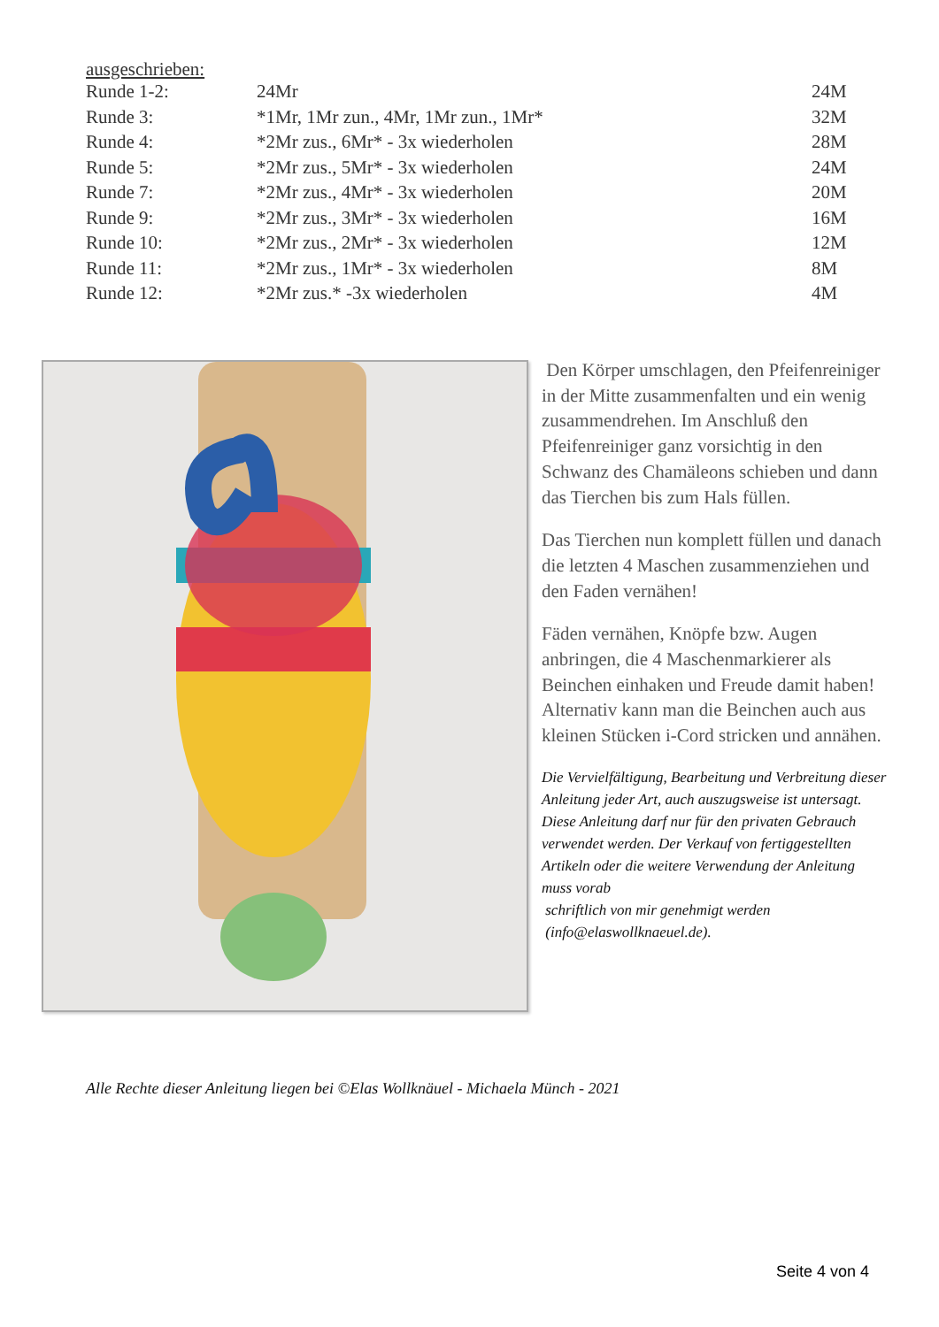ausgeschrieben:
| Runde 1-2: | 24Mr | 24M |
| Runde 3: | *1Mr, 1Mr zun., 4Mr, 1Mr zun., 1Mr* | 32M |
| Runde 4: | *2Mr zus., 6Mr* - 3x wiederholen | 28M |
| Runde 5: | *2Mr zus., 5Mr* - 3x wiederholen | 24M |
| Runde 7: | *2Mr zus., 4Mr* - 3x wiederholen | 20M |
| Runde 9: | *2Mr zus., 3Mr* - 3x wiederholen | 16M |
| Runde 10: | *2Mr zus., 2Mr* - 3x wiederholen | 12M |
| Runde 11: | *2Mr zus., 1Mr* - 3x wiederholen | 8M |
| Runde 12: | *2Mr zus.* -3x wiederholen | 4M |
Den Körper umschlagen, den Pfeifenreiniger in der Mitte zusammenfalten und ein wenig zusammendrehen. Im Anschluß den Pfeifenreiniger ganz vorsichtig in den Schwanz des Chamäleons schieben und dann das Tierchen bis zum Hals füllen.
Das Tierchen nun komplett füllen und danach die letzten 4 Maschen zusammenziehen und den Faden vernähen!
Fäden vernähen, Knöpfe bzw. Augen anbringen, die 4 Maschenmarkierer als Beinchen einhaken und Freude damit haben! Alternativ kann man die Beinchen auch aus kleinen Stücken i-Cord stricken und annähen.
Die Vervielfältigung, Bearbeitung und Verbreitung dieser Anleitung jeder Art, auch auszugsweise ist untersagt. Diese Anleitung darf nur für den privaten Gebrauch verwendet werden. Der Verkauf von fertiggestellten Artikeln oder die weitere Verwendung der Anleitung muss vorab
schriftlich von mir genehmigt werden
(info@elaswollknaeuel.de).
Alle Rechte dieser Anleitung liegen bei ©Elas Wollknäuel - Michaela Münch - 2021
Seite 4 von 4